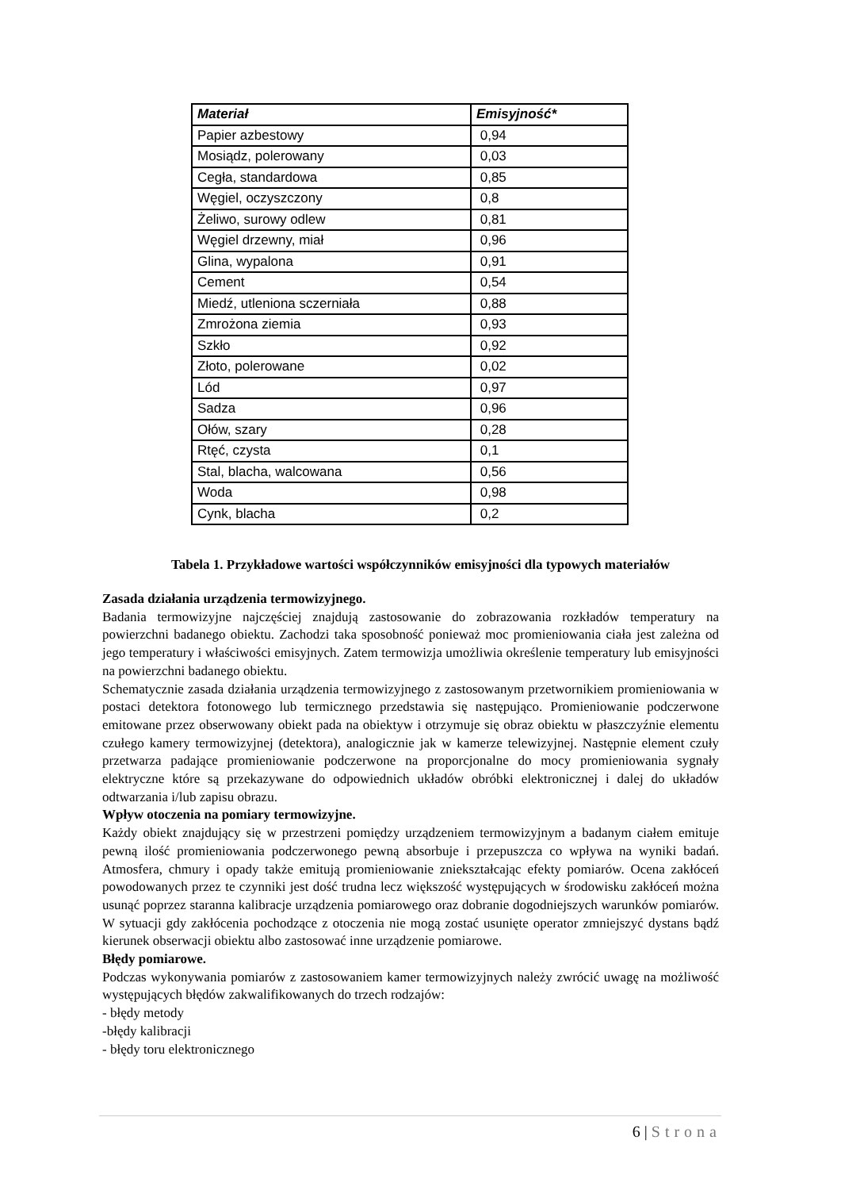| Materiał | Emisyjność* |
| --- | --- |
| Papier azbestowy | 0,94 |
| Mosiądz, polerowany | 0,03 |
| Cegła, standardowa | 0,85 |
| Węgiel, oczyszczony | 0,8 |
| Żeliwo, surowy odlew | 0,81 |
| Węgiel drzewny, miał | 0,96 |
| Glina, wypalona | 0,91 |
| Cement | 0,54 |
| Miedź, utleniona sczerniała | 0,88 |
| Zmrożona ziemia | 0,93 |
| Szkło | 0,92 |
| Złoto, polerowane | 0,02 |
| Lód | 0,97 |
| Sadza | 0,96 |
| Ołów, szary | 0,28 |
| Rtęć, czysta | 0,1 |
| Stal, blacha, walcowana | 0,56 |
| Woda | 0,98 |
| Cynk, blacha | 0,2 |
Tabela 1. Przykładowe wartości współczynników emisyjności dla typowych materiałów
Zasada działania urządzenia termowizyjnego.
Badania termowizyjne najczęściej znajdują zastosowanie do zobrazowania rozkładów temperatury na powierzchni badanego obiektu. Zachodzi taka sposobność ponieważ moc promieniowania ciała jest zależna od jego temperatury i właściwości emisyjnych. Zatem termowizja umożliwia określenie temperatury lub emisyjności na powierzchni badanego obiektu.
Schematycznie zasada działania urządzenia termowizyjnego z zastosowanym przetwornikiem promieniowania w postaci detektora fotonowego lub termicznego przedstawia się następująco. Promieniowanie podczerwone emitowane przez obserwowany obiekt pada na obiektyw i otrzymuje się obraz obiektu w płaszczyźnie elementu czułego kamery termowizyjnej (detektora), analogicznie jak w kamerze telewizyjnej. Następnie element czuły przetwarza padające promieniowanie podczerwone na proporcjonalne do mocy promieniowania sygnały elektryczne które są przekazywane do odpowiednich układów obróbki elektronicznej i dalej do układów odtwarzania i/lub zapisu obrazu.
Wpływ otoczenia na pomiary termowizyjne.
Każdy obiekt znajdujący się w przestrzeni pomiędzy urządzeniem termowizyjnym a badanym ciałem emituje pewną ilość promieniowania podczerwonego pewną absorbuje i przepuszcza co wpływa na wyniki badań. Atmosfera, chmury i opady także emitują promieniowanie zniekształcając efekty pomiarów. Ocena zakłóceń powodowanych przez te czynniki jest dość trudna lecz większość występujących w środowisku zakłóceń można usunąć poprzez staranna kalibracje urządzenia pomiarowego oraz dobranie dogodniejszych warunków pomiarów. W sytuacji gdy zakłócenia pochodzące z otoczenia nie mogą zostać usunięte operator zmniejszyć dystans bądź kierunek obserwacji obiektu albo zastosować inne urządzenie pomiarowe.
Błędy pomiarowe.
Podczas wykonywania pomiarów z zastosowaniem kamer termowizyjnych należy zwrócić uwagę na możliwość występujących błędów zakwalifikowanych do trzech rodzajów:
- błędy metody
-błędy kalibracji
- błędy toru elektronicznego
6 | Strona